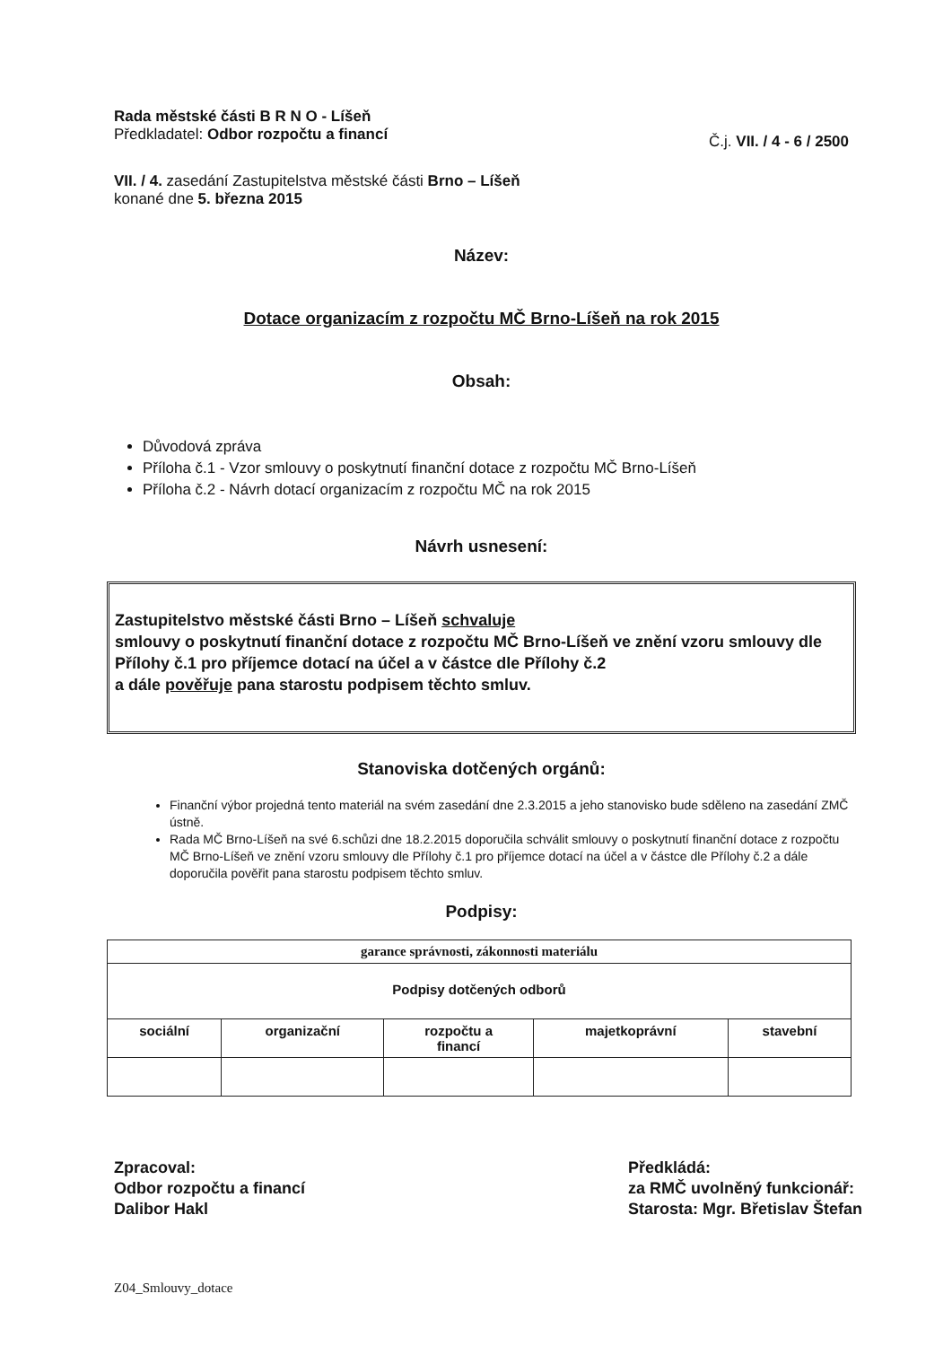Rada městské části B R N O - Líšeň
Předkladatel: Odbor rozpočtu a financí
Č.j. VII. / 4 - 6 / 2500
VII. / 4. zasedání Zastupitelstva městské části Brno – Líšeň
konané dne 5. března 2015
Název:
Dotace organizacím z rozpočtu MČ Brno-Líšeň na rok 2015
Obsah:
Důvodová zpráva
Příloha č.1 - Vzor smlouvy o poskytnutí finanční dotace z rozpočtu MČ Brno-Líšeň
Příloha č.2 - Návrh dotací organizacím z rozpočtu MČ na rok 2015
Návrh usnesení:
Zastupitelstvo městské části Brno – Líšeň schvaluje
smlouvy o poskytnutí finanční dotace z rozpočtu MČ Brno-Líšeň ve znění vzoru smlouvy dle Přílohy č.1 pro příjemce dotací na účel a v částce dle Přílohy č.2
a dále pověřuje pana starostu podpisem těchto smluv.
Stanoviska dotčených orgánů:
Finanční výbor projedná tento materiál na svém zasedání dne 2.3.2015 a jeho stanovisko bude sděleno na zasedání ZMČ ústně.
Rada MČ Brno-Líšeň na své 6.schůzi dne 18.2.2015 doporučila schválit smlouvy o poskytnutí finanční dotace z rozpočtu MČ Brno-Líšeň ve znění vzoru smlouvy dle Přílohy č.1 pro příjemce dotací na účel a v částce dle Přílohy č.2 a dále doporučila pověřit pana starostu podpisem těchto smluv.
Podpisy:
| garance správnosti, zákonnosti materiálu | | | | |
| Podpisy dotčených odborů | | | | |
| sociální | organizační | rozpočtu a financí | majetkoprávní | stavební |
Zpracoval:
Odbor rozpočtu a financí
Dalibor Hakl
Předkládá:
za RMČ uvolněný funkcionář:
Starosta: Mgr. Břetislav Štefan
Z04_Smlouvy_dotace